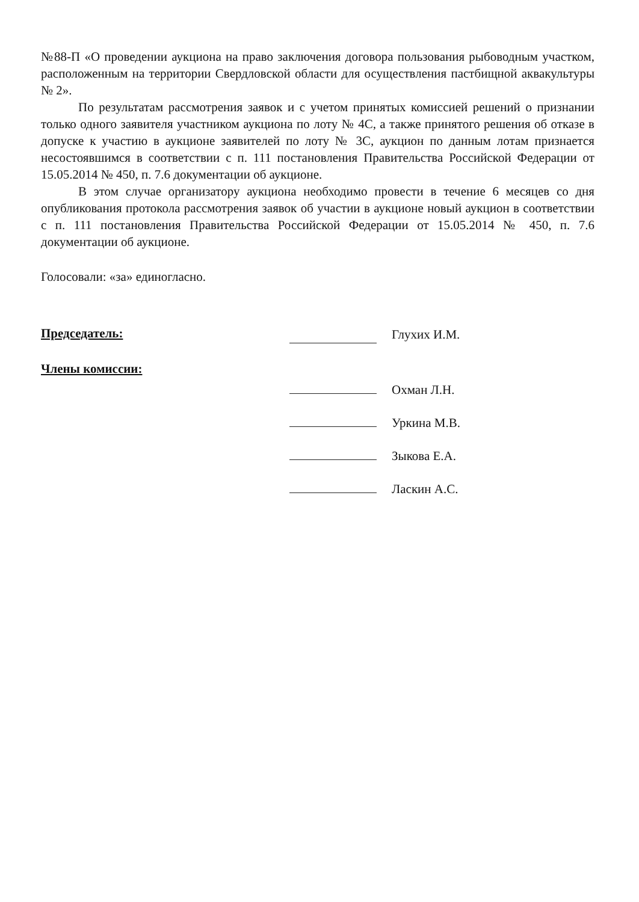№88-П «О проведении аукциона на право заключения договора пользования рыбоводным участком, расположенным на территории Свердловской области для осуществления пастбищной аквакультуры № 2».
По результатам рассмотрения заявок и с учетом принятых комиссией решений о признании только одного заявителя участником аукциона по лоту № 4С, а также принятого решения об отказе в допуске к участию в аукционе заявителей по лоту № 3С, аукцион по данным лотам признается несостоявшимся в соответствии с п. 111 постановления Правительства Российской Федерации от 15.05.2014 № 450, п. 7.6 документации об аукционе.
В этом случае организатору аукциона необходимо провести в течение 6 месяцев со дня опубликования протокола рассмотрения заявок об участии в аукционе новый аукцион в соответствии с п. 111 постановления Правительства Российской Федерации от 15.05.2014 № 450, п. 7.6 документации об аукционе.
Голосовали: «за» единогласно.
Председатель:
Глухих И.М.
Члены комиссии:
Охман Л.Н.
Уркина М.В.
Зыкова Е.А.
Ласкин А.С.